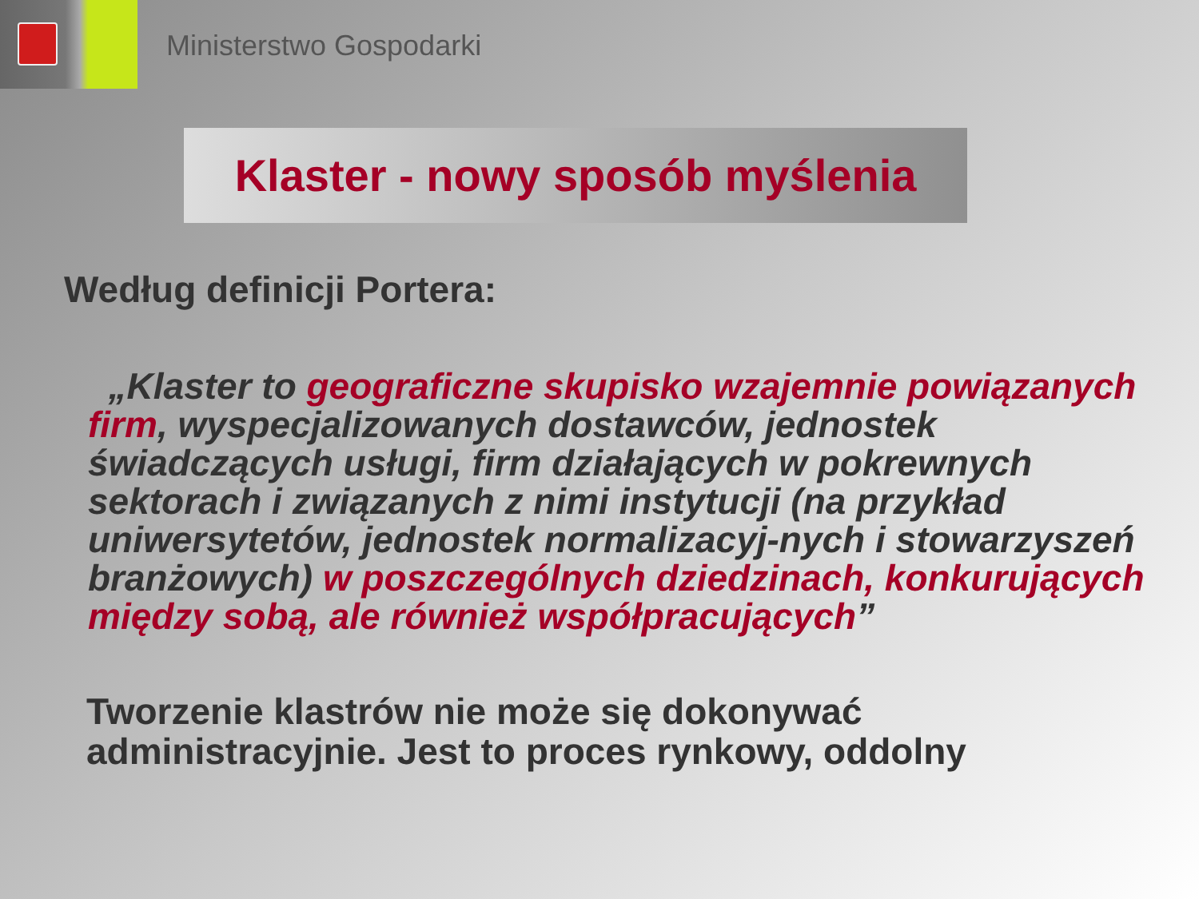Ministerstwo Gospodarki
Klaster - nowy sposób myślenia
Według definicji Portera:
„Klaster to geograficzne skupisko wzajemnie powiązanych firm, wyspecjalizowanych dostawców, jednostek świadczących usługi, firm działających w pokrewnych sektorach i związanych z nimi instytucji (na przykład uniwersytetów, jednostek normalizacyj-nych i stowarzyszeń branżowych) w poszczególnych dziedzinach, konkurujących między sobą, ale również współpracujących”
Tworzenie klastrów nie może się dokonywać administracyjnie. Jest to proces rynkowy, oddolny